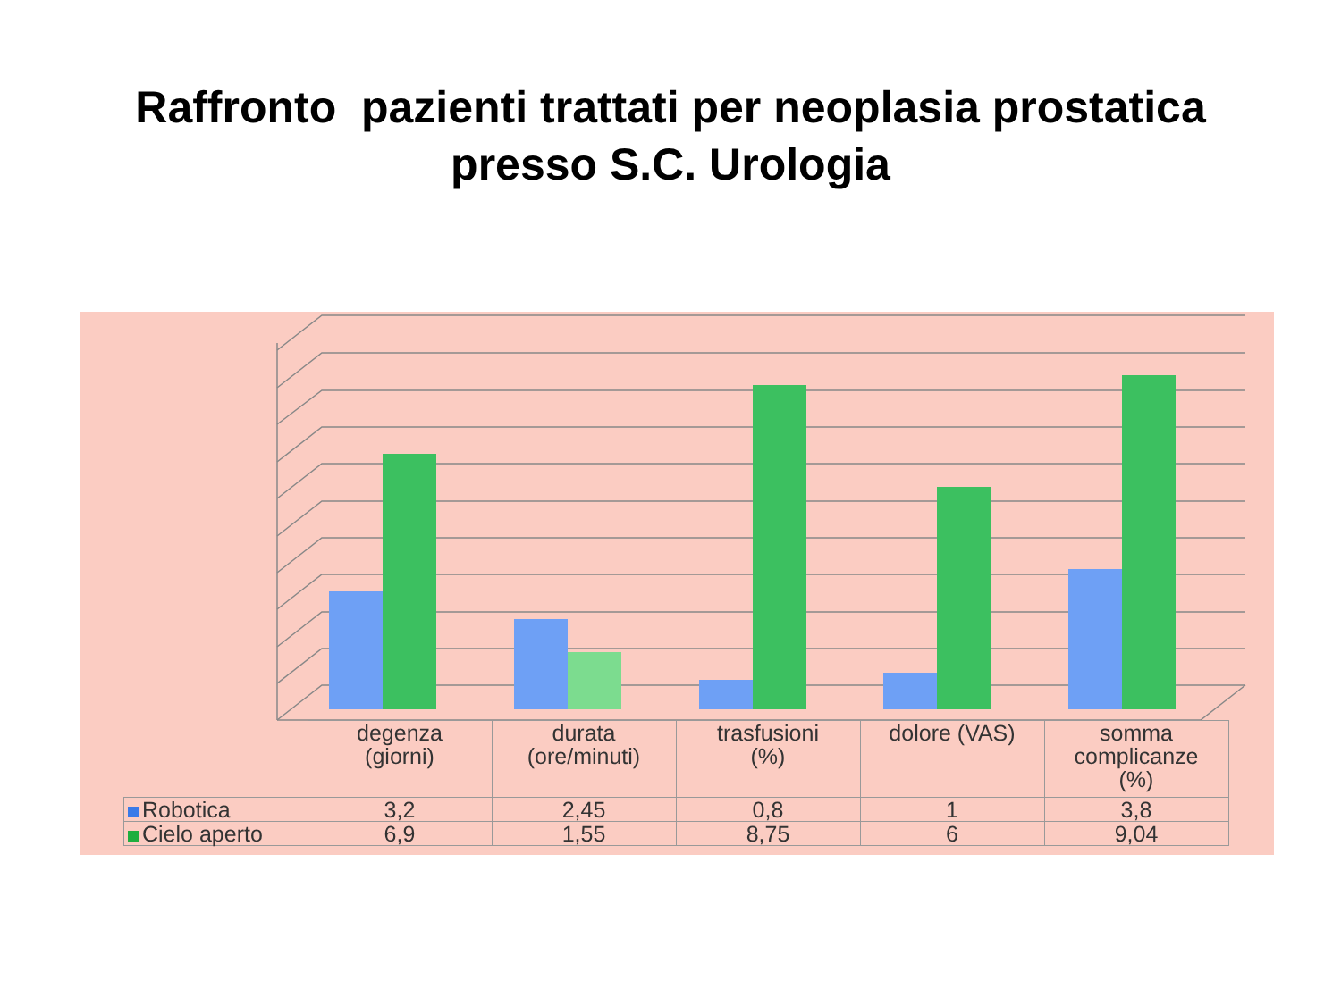Raffronto pazienti trattati per neoplasia prostatica
presso S.C. Urologia
| | degenza (giorni) | durata (ore/minuti) | trasfusioni (%) | dolore (VAS) | somma complicanze (%) |
| --- | --- | --- | --- | --- | --- |
| Robotica | 3,2 | 2,45 | 0,8 | 1 | 3,8 |
| Cielo aperto | 6,9 | 1,55 | 8,75 | 6 | 9,04 |